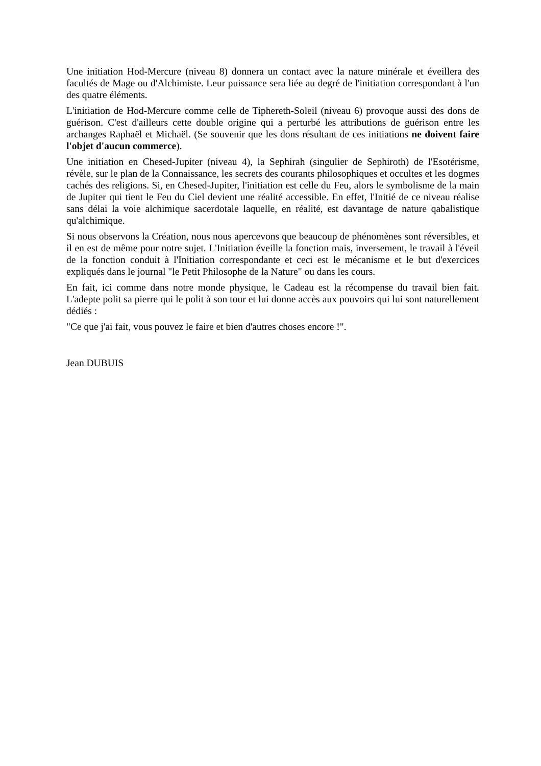Une initiation Hod-Mercure (niveau 8) donnera un contact avec la nature minérale et éveillera des facultés de Mage ou d'Alchimiste. Leur puissance sera liée au degré de l'initiation correspondant à l'un des quatre éléments.
L'initiation de Hod-Mercure comme celle de Tiphereth-Soleil (niveau 6) provoque aussi des dons de guérison. C'est d'ailleurs cette double origine qui a perturbé les attributions de guérison entre les archanges Raphaël et Michaël. (Se souvenir que les dons résultant de ces initiations ne doivent faire l'objet d'aucun commerce).
Une initiation en Chesed-Jupiter (niveau 4), la Sephirah (singulier de Sephiroth) de l'Esotérisme, révèle, sur le plan de la Connaissance, les secrets des courants philosophiques et occultes et les dogmes cachés des religions. Si, en Chesed-Jupiter, l'initiation est celle du Feu, alors le symbolisme de la main de Jupiter qui tient le Feu du Ciel devient une réalité accessible. En effet, l'Initié de ce niveau réalise sans délai la voie alchimique sacerdotale laquelle, en réalité, est davantage de nature qabalistique qu'alchimique.
Si nous observons la Création, nous nous apercevons que beaucoup de phénomènes sont réversibles, et il en est de même pour notre sujet. L'Initiation éveille la fonction mais, inversement, le travail à l'éveil de la fonction conduit à l'Initiation correspondante et ceci est le mécanisme et le but d'exercices expliqués dans le journal "le Petit Philosophe de la Nature" ou dans les cours.
En fait, ici comme dans notre monde physique, le Cadeau est la récompense du travail bien fait. L'adepte polit sa pierre qui le polit à son tour et lui donne accès aux pouvoirs qui lui sont naturellement dédiés :
"Ce que j'ai fait, vous pouvez le faire et bien d'autres choses encore !".
Jean DUBUIS